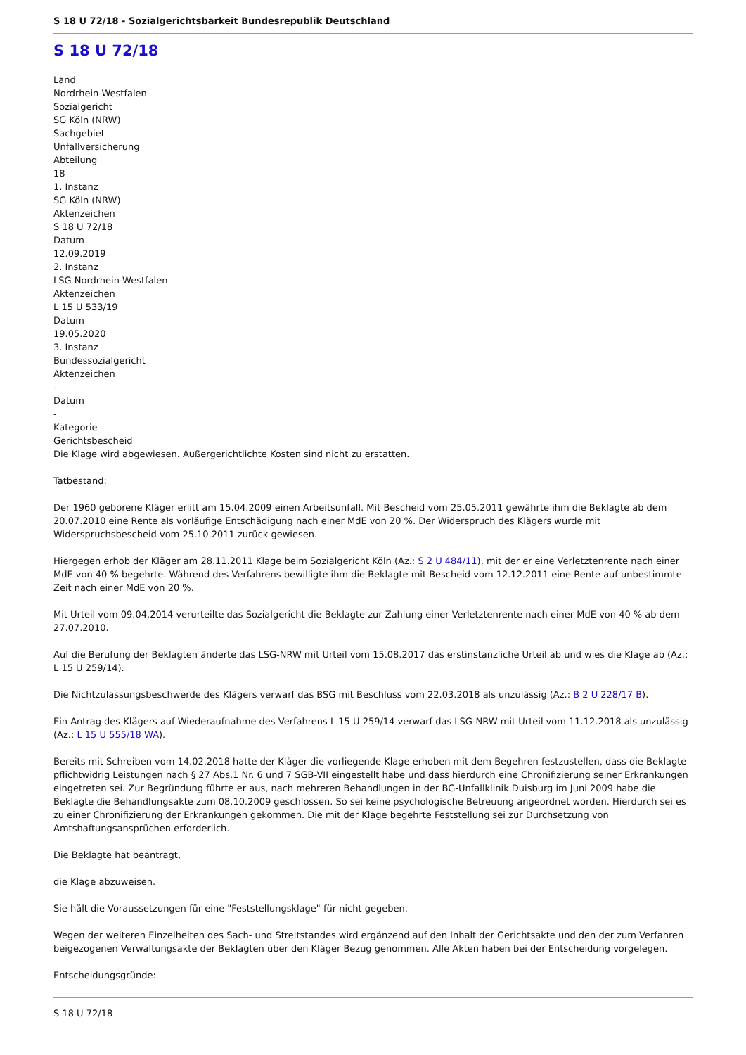S 18 U 72/18 - Sozialgerichtsbarkeit Bundesrepublik Deutschland
S 18 U 72/18
Land
Nordrhein-Westfalen
Sozialgericht
SG Köln (NRW)
Sachgebiet
Unfallversicherung
Abteilung
18
1. Instanz
SG Köln (NRW)
Aktenzeichen
S 18 U 72/18
Datum
12.09.2019
2. Instanz
LSG Nordrhein-Westfalen
Aktenzeichen
L 15 U 533/19
Datum
19.05.2020
3. Instanz
Bundessozialgericht
Aktenzeichen
-
Datum
-
Kategorie
Gerichtsbescheid
Die Klage wird abgewiesen. Außergerichtlichte Kosten sind nicht zu erstatten.
Tatbestand:
Der 1960 geborene Kläger erlitt am 15.04.2009 einen Arbeitsunfall. Mit Bescheid vom 25.05.2011 gewährte ihm die Beklagte ab dem 20.07.2010 eine Rente als vorläufige Entschädigung nach einer MdE von 20 %. Der Widerspruch des Klägers wurde mit Widerspruchsbescheid vom 25.10.2011 zurück gewiesen.
Hiergegen erhob der Kläger am 28.11.2011 Klage beim Sozialgericht Köln (Az.: S 2 U 484/11), mit der er eine Verletztenrente nach einer MdE von 40 % begehrte. Während des Verfahrens bewilligte ihm die Beklagte mit Bescheid vom 12.12.2011 eine Rente auf unbestimmte Zeit nach einer MdE von 20 %.
Mit Urteil vom 09.04.2014 verurteilte das Sozialgericht die Beklagte zur Zahlung einer Verletztenrente nach einer MdE von 40 % ab dem 27.07.2010.
Auf die Berufung der Beklagten änderte das LSG-NRW mit Urteil vom 15.08.2017 das erstinstanzliche Urteil ab und wies die Klage ab (Az.: L 15 U 259/14).
Die Nichtzulassungsbeschwerde des Klägers verwarf das BSG mit Beschluss vom 22.03.2018 als unzulässig (Az.: B 2 U 228/17 B).
Ein Antrag des Klägers auf Wiederaufnahme des Verfahrens L 15 U 259/14 verwarf das LSG-NRW mit Urteil vom 11.12.2018 als unzulässig (Az.: L 15 U 555/18 WA).
Bereits mit Schreiben vom 14.02.2018 hatte der Kläger die vorliegende Klage erhoben mit dem Begehren festzustellen, dass die Beklagte pflichtwidrig Leistungen nach § 27 Abs.1 Nr. 6 und 7 SGB-VII eingestellt habe und dass hierdurch eine Chronifizierung seiner Erkrankungen eingetreten sei. Zur Begründung führte er aus, nach mehreren Behandlungen in der BG-Unfallklinik Duisburg im Juni 2009 habe die Beklagte die Behandlungsakte zum 08.10.2009 geschlossen. So sei keine psychologische Betreuung angeordnet worden. Hierdurch sei es zu einer Chronifizierung der Erkrankungen gekommen. Die mit der Klage begehrte Feststellung sei zur Durchsetzung von Amtshaftungsansprüchen erforderlich.
Die Beklagte hat beantragt,
die Klage abzuweisen.
Sie hält die Voraussetzungen für eine "Feststellungsklage" für nicht gegeben.
Wegen der weiteren Einzelheiten des Sach- und Streitstandes wird ergänzend auf den Inhalt der Gerichtsakte und den der zum Verfahren beigezogenen Verwaltungsakte der Beklagten über den Kläger Bezug genommen. Alle Akten haben bei der Entscheidung vorgelegen.
Entscheidungsgründe:
S 18 U 72/18